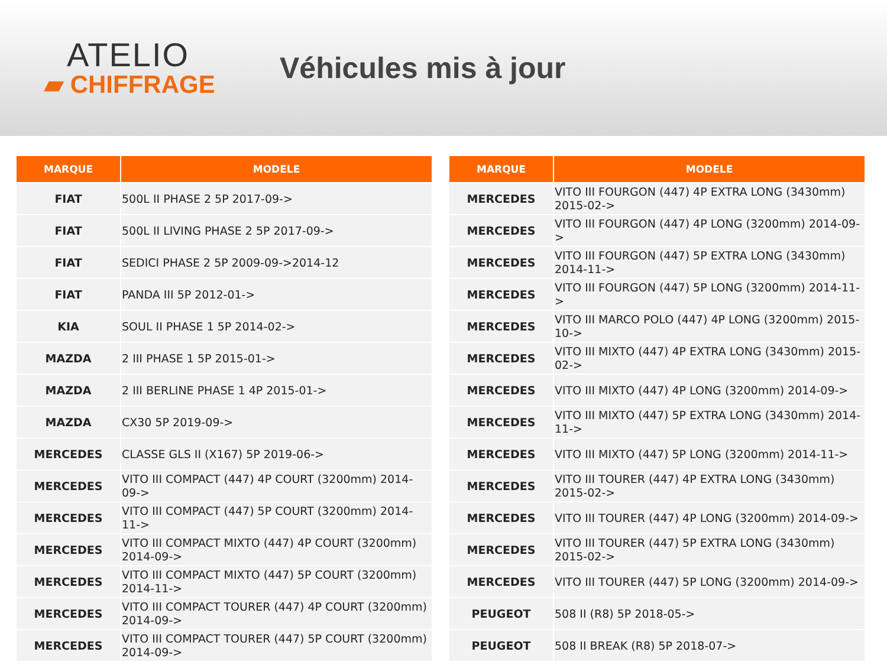ATELIO
▰ CHIFFRAGE
Véhicules mis à jour
| MARQUE | MODELE |
| --- | --- |
| FIAT | 500L II PHASE 2 5P 2017-09-> |
| FIAT | 500L II LIVING PHASE 2 5P 2017-09-> |
| FIAT | SEDICI PHASE 2 5P 2009-09->2014-12 |
| FIAT | PANDA III 5P 2012-01-> |
| KIA | SOUL II PHASE 1 5P 2014-02-> |
| MAZDA | 2 III PHASE 1 5P 2015-01-> |
| MAZDA | 2 III BERLINE PHASE 1 4P 2015-01-> |
| MAZDA | CX30 5P 2019-09-> |
| MERCEDES | CLASSE GLS II (X167) 5P 2019-06-> |
| MERCEDES | VITO III COMPACT (447) 4P COURT (3200mm) 2014-09-> |
| MERCEDES | VITO III COMPACT (447) 5P COURT (3200mm) 2014-11-> |
| MERCEDES | VITO III COMPACT MIXTO (447) 4P COURT (3200mm) 2014-09-> |
| MERCEDES | VITO III COMPACT MIXTO (447) 5P COURT (3200mm) 2014-11-> |
| MERCEDES | VITO III COMPACT TOURER (447) 4P COURT (3200mm) 2014-09-> |
| MERCEDES | VITO III COMPACT TOURER (447) 5P COURT (3200mm) 2014-09-> |
| MARQUE | MODELE |
| --- | --- |
| MERCEDES | VITO III FOURGON (447) 4P EXTRA LONG (3430mm) 2015-02-> |
| MERCEDES | VITO III FOURGON (447) 4P LONG (3200mm) 2014-09-> |
| MERCEDES | VITO III FOURGON (447) 5P EXTRA LONG (3430mm) 2014-11-> |
| MERCEDES | VITO III FOURGON (447) 5P LONG (3200mm) 2014-11-> |
| MERCEDES | VITO III MARCO POLO (447) 4P LONG (3200mm) 2015-10-> |
| MERCEDES | VITO III MIXTO (447) 4P EXTRA LONG (3430mm) 2015-02-> |
| MERCEDES | VITO III MIXTO (447) 4P LONG (3200mm) 2014-09-> |
| MERCEDES | VITO III MIXTO (447) 5P EXTRA LONG (3430mm) 2014-11-> |
| MERCEDES | VITO III MIXTO (447) 5P LONG (3200mm) 2014-11-> |
| MERCEDES | VITO III TOURER (447) 4P EXTRA LONG (3430mm) 2015-02-> |
| MERCEDES | VITO III TOURER (447) 4P LONG (3200mm) 2014-09-> |
| MERCEDES | VITO III TOURER (447) 5P EXTRA LONG (3430mm) 2015-02-> |
| MERCEDES | VITO III TOURER (447) 5P LONG (3200mm) 2014-09-> |
| PEUGEOT | 508 II (R8) 5P 2018-05-> |
| PEUGEOT | 508 II BREAK (R8) 5P 2018-07-> |